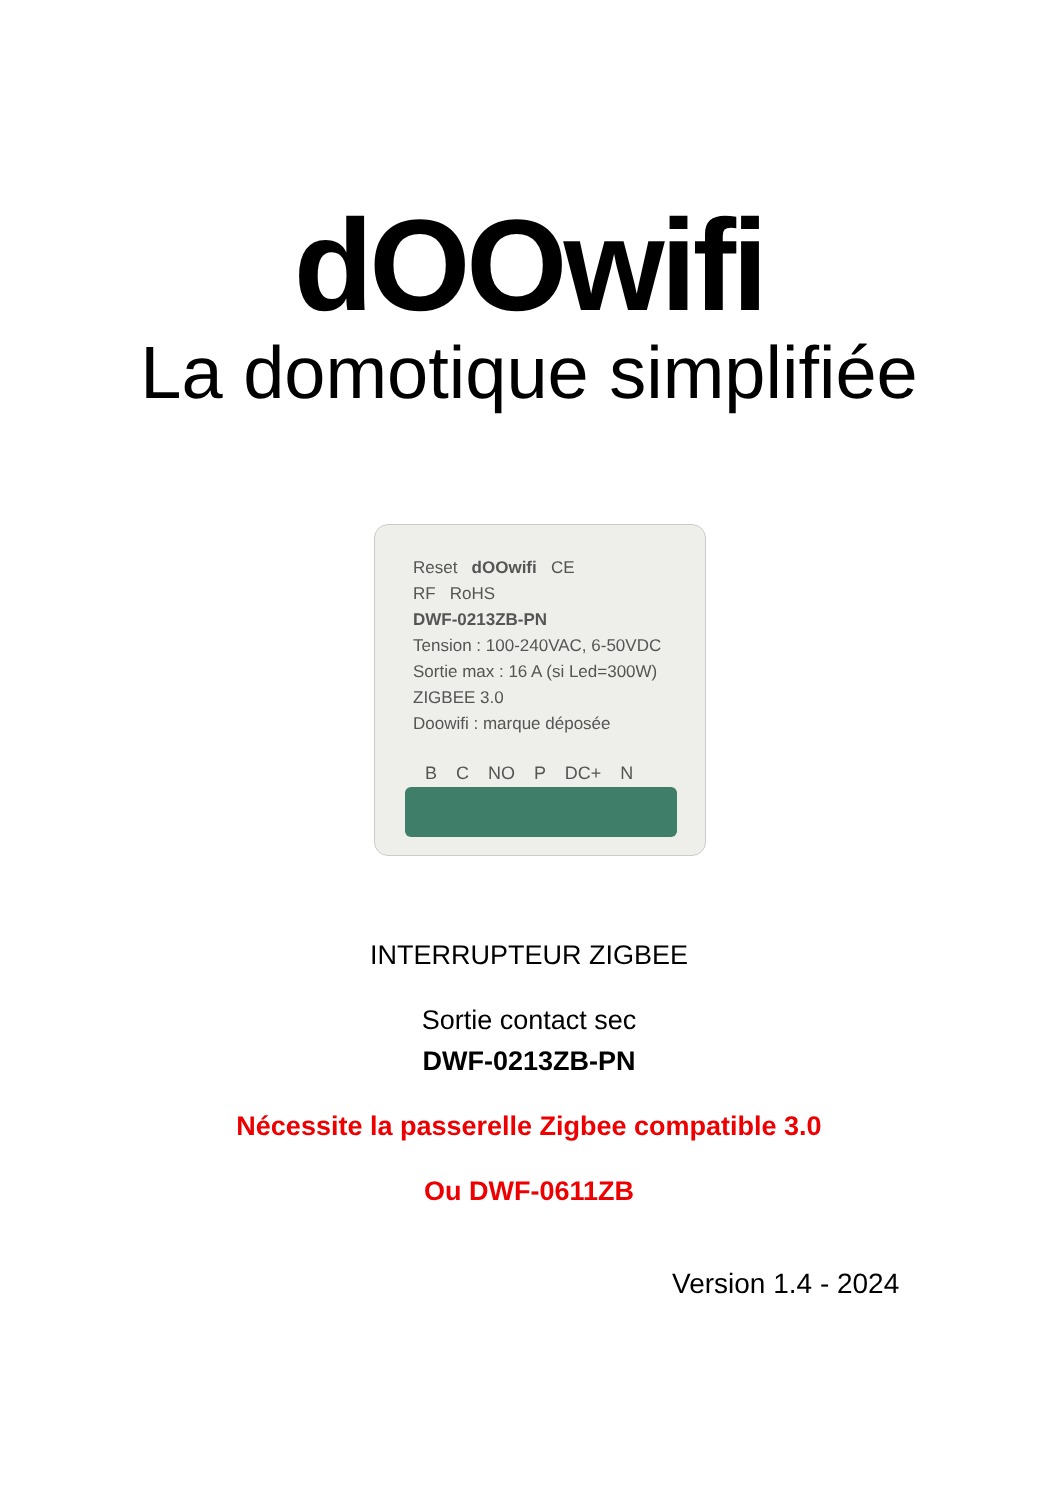dOOwifi
La domotique simplifiée
Reset dOOwifi CE
RF RoHS
DWF-0213ZB-PN
Tension : 100-240VAC, 6-50VDC
Sortie max : 16 A (si Led=300W)
ZIGBEE 3.0
Doowifi : marque déposée
B C NO P DC+ N
INTERRUPTEUR ZIGBEE
Sortie contact sec
DWF-0213ZB-PN
Nécessite la passerelle Zigbee compatible 3.0
Ou DWF-0611ZB
Version 1.4 - 2024